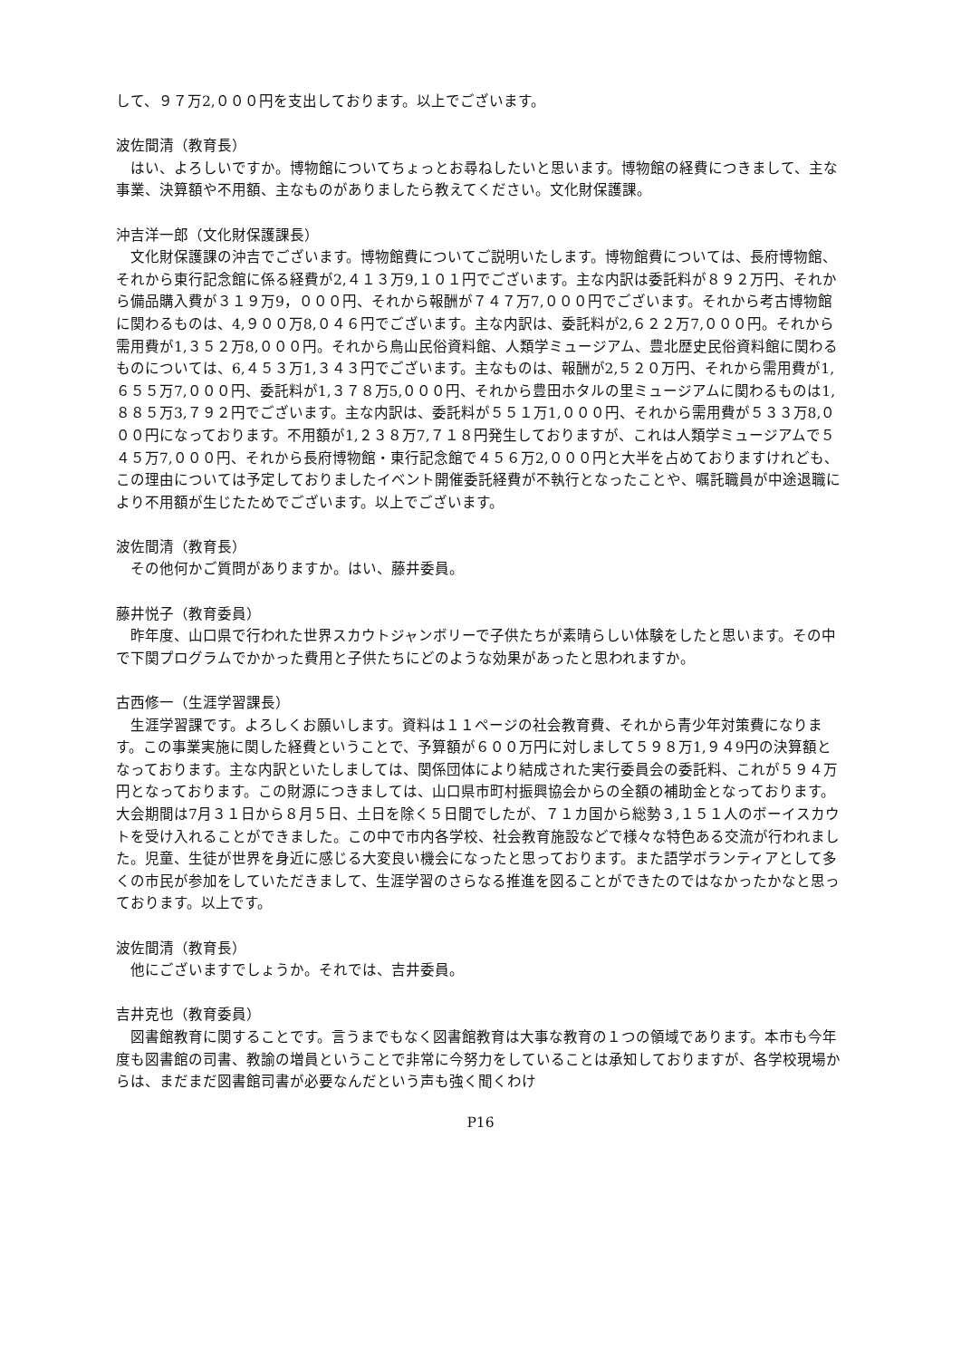して、９７万2,０００円を支出しております。以上でございます。
波佐間清（教育長）
はい、よろしいですか。博物館についてちょっとお尋ねしたいと思います。博物館の経費につきまして、主な事業、決算額や不用額、主なものがありましたら教えてください。文化財保護課。
沖吉洋一郎（文化財保護課長）
文化財保護課の沖吉でございます。博物館費についてご説明いたします。博物館費については、長府博物館、それから東行記念館に係る経費が2,４１３万9,１０１円でございます。主な内訳は委託料が８９２万円、それから備品購入費が３１９万9，０００円、それから報酬が７４７万7,０００円でございます。それから考古博物館に関わるものは、4,９００万8,０４６円でございます。主な内訳は、委託料が2,６２２万7,０００円。それから需用費が1,３５２万8,０００円。それから鳥山民俗資料館、人類学ミュージアム、豊北歴史民俗資料館に関わるものについては、6,４５３万1,３４３円でございます。主なものは、報酬が2,５２０万円、それから需用費が1,６５５万7,０００円、委託料が1,３７８万5,０００円、それから豊田ホタルの里ミュージアムに関わるものは1,８８５万3,７９２円でございます。主な内訳は、委託料が５５１万1,０００円、それから需用費が５３３万8,０００円になっております。不用額が1,２３８万7,７１８円発生しておりますが、これは人類学ミュージアムで５４５万7,０００円、それから長府博物館・東行記念館で４５６万2,０００円と大半を占めておりますけれども、この理由については予定しておりましたイベント開催委託経費が不執行となったことや、嘱託職員が中途退職により不用額が生じたためでございます。以上でございます。
波佐間清（教育長）
その他何かご質問がありますか。はい、藤井委員。
藤井悦子（教育委員）
昨年度、山口県で行われた世界スカウトジャンボリーで子供たちが素晴らしい体験をしたと思います。その中で下関プログラムでかかった費用と子供たちにどのような効果があったと思われますか。
古西修一（生涯学習課長）
生涯学習課です。よろしくお願いします。資料は１１ページの社会教育費、それから青少年対策費になります。この事業実施に関した経費ということで、予算額が６００万円に対しまして５９８万1,９４9円の決算額となっております。主な内訳といたしましては、関係団体により結成された実行委員会の委託料、これが５９４万円となっております。この財源につきましては、山口県市町村振興協会からの全額の補助金となっております。大会期間は7月３１日から８月５日、土日を除く５日間でしたが、７１カ国から総勢３,１５１人のボーイスカウトを受け入れることができました。この中で市内各学校、社会教育施設などで様々な特色ある交流が行われました。児童、生徒が世界を身近に感じる大変良い機会になったと思っております。また語学ボランティアとして多くの市民が参加をしていただきまして、生涯学習のさらなる推進を図ることができたのではなかったかなと思っております。以上です。
波佐間清（教育長）
他にございますでしょうか。それでは、吉井委員。
吉井克也（教育委員）
図書館教育に関することです。言うまでもなく図書館教育は大事な教育の１つの領域であります。本市も今年度も図書館の司書、教諭の増員ということで非常に今努力をしていることは承知しておりますが、各学校現場からは、まだまだ図書館司書が必要なんだという声も強く聞くわけ
P16